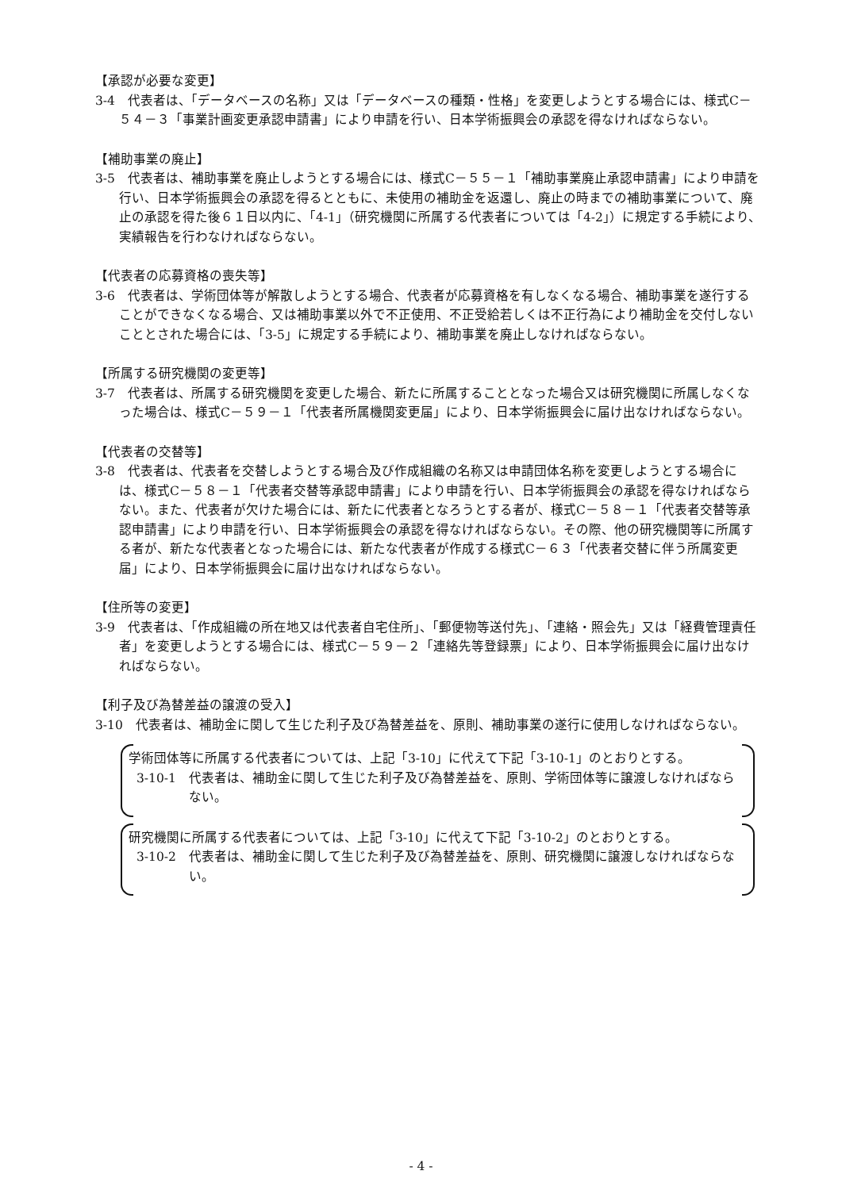【承認が必要な変更】
3-4　代表者は、「データベースの名称」又は「データベースの種類・性格」を変更しようとする場合には、様式C－５４－３「事業計画変更承認申請書」により申請を行い、日本学術振興会の承認を得なければならない。
【補助事業の廃止】
3-5　代表者は、補助事業を廃止しようとする場合には、様式C－５５－１「補助事業廃止承認申請書」により申請を行い、日本学術振興会の承認を得るとともに、未使用の補助金を返還し、廃止の時までの補助事業について、廃止の承認を得た後６１日以内に、「4-1」（研究機関に所属する代表者については「4-2」）に規定する手続により、実績報告を行わなければならない。
【代表者の応募資格の喪失等】
3-6　代表者は、学術団体等が解散しようとする場合、代表者が応募資格を有しなくなる場合、補助事業を遂行することができなくなる場合、又は補助事業以外で不正使用、不正受給若しくは不正行為により補助金を交付しないこととされた場合には、「3-5」に規定する手続により、補助事業を廃止しなければならない。
【所属する研究機関の変更等】
3-7　代表者は、所属する研究機関を変更した場合、新たに所属することとなった場合又は研究機関に所属しなくなった場合は、様式C－５９－１「代表者所属機関変更届」により、日本学術振興会に届け出なければならない。
【代表者の交替等】
3-8　代表者は、代表者を交替しようとする場合及び作成組織の名称又は申請団体名称を変更しようとする場合には、様式C－５８－１「代表者交替等承認申請書」により申請を行い、日本学術振興会の承認を得なければならない。また、代表者が欠けた場合には、新たに代表者となろうとする者が、様式C－５８－１「代表者交替等承認申請書」により申請を行い、日本学術振興会の承認を得なければならない。その際、他の研究機関等に所属する者が、新たな代表者となった場合には、新たな代表者が作成する様式C－６３「代表者交替に伴う所属変更届」により、日本学術振興会に届け出なければならない。
【住所等の変更】
3-9　代表者は、「作成組織の所在地又は代表者自宅住所」、「郵便物等送付先」、「連絡・照会先」又は「経費管理責任者」を変更しようとする場合には、様式C－５９－２「連絡先等登録票」により、日本学術振興会に届け出なければならない。
【利子及び為替差益の譲渡の受入】
3-10　代表者は、補助金に関して生じた利子及び為替差益を、原則、補助事業の遂行に使用しなければならない。
学術団体等に所属する代表者については、上記「3-10」に代えて下記「3-10-1」のとおりとする。
3-10-1　代表者は、補助金に関して生じた利子及び為替差益を、原則、学術団体等に譲渡しなければならない。
研究機関に所属する代表者については、上記「3-10」に代えて下記「3-10-2」のとおりとする。
3-10-2　代表者は、補助金に関して生じた利子及び為替差益を、原則、研究機関に譲渡しなければならない。
- 4 -